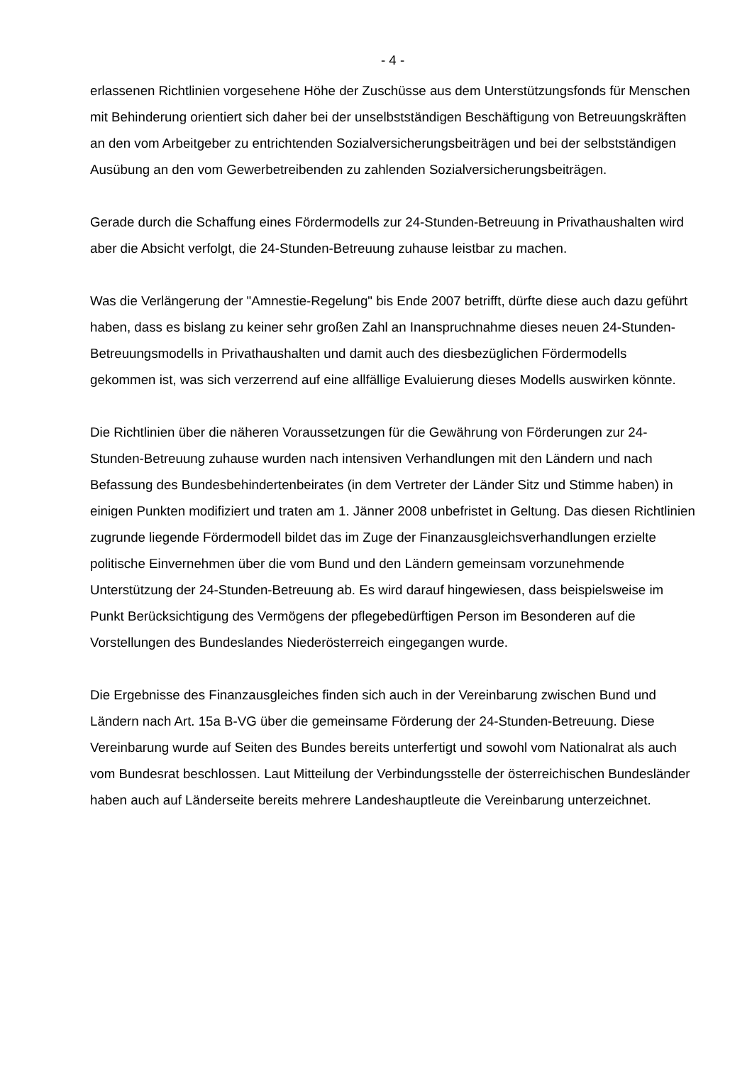- 4 -
erlassenen Richtlinien vorgesehene Höhe der Zuschüsse aus dem Unterstützungsfonds für Menschen mit Behinderung orientiert sich daher bei der unselbstständigen Beschäftigung von Betreuungskräften an den vom Arbeitgeber zu entrichtenden Sozialversicherungsbeiträgen und bei der selbstständigen Ausübung an den vom Gewerbetreibenden zu zahlenden Sozialversicherungsbeiträgen.
Gerade durch die Schaffung eines Fördermodells zur 24-Stunden-Betreuung in Privathaushalten wird aber die Absicht verfolgt, die 24-Stunden-Betreuung zuhause leistbar zu machen.
Was die Verlängerung der "Amnestie-Regelung" bis Ende 2007 betrifft, dürfte diese auch dazu geführt haben, dass es bislang zu keiner sehr großen Zahl an Inanspruchnahme dieses neuen 24-Stunden-Betreuungsmodells in Privathaushalten und damit auch des diesbezüglichen Fördermodells gekommen ist, was sich verzerrend auf eine allfällige Evaluierung dieses Modells auswirken könnte.
Die Richtlinien über die näheren Voraussetzungen für die Gewährung von Förderungen zur 24-Stunden-Betreuung zuhause wurden nach intensiven Verhandlungen mit den Ländern und nach Befassung des Bundesbehindertenbeirates (in dem Vertreter der Länder Sitz und Stimme haben) in einigen Punkten modifiziert und traten am 1. Jänner 2008 unbefristet in Geltung. Das diesen Richtlinien zugrunde liegende Fördermodell bildet das im Zuge der Finanzausgleichsverhandlungen erzielte politische Einvernehmen über die vom Bund und den Ländern gemeinsam vorzunehmende Unterstützung der 24-Stunden-Betreuung ab. Es wird darauf hingewiesen, dass beispielsweise im Punkt Berücksichtigung des Vermögens der pflegebedürftigen Person im Besonderen auf die Vorstellungen des Bundeslandes Niederösterreich eingegangen wurde.
Die Ergebnisse des Finanzausgleiches finden sich auch in der Vereinbarung zwischen Bund und Ländern nach Art. 15a B-VG über die gemeinsame Förderung der 24-Stunden-Betreuung. Diese Vereinbarung wurde auf Seiten des Bundes bereits unterfertigt und sowohl vom Nationalrat als auch vom Bundesrat beschlossen. Laut Mitteilung der Verbindungsstelle der österreichischen Bundesländer haben auch auf Länderseite bereits mehrere Landeshauptleute die Vereinbarung unterzeichnet.